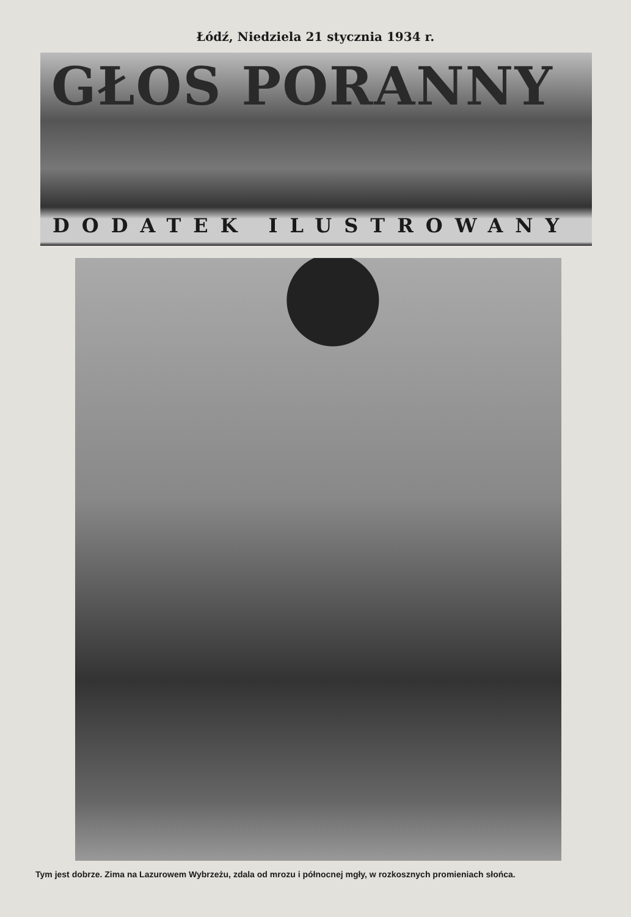Łódź, Niedziela 21 stycznia 1934 r.
GŁOS PORANNY
DODATEK ILUSTROWANY
Tym jest dobrze. Zima na Lazurowem Wybrzeżu, zdala od mrozu i północnej mgły, w rozkosznych promieniach słońca.